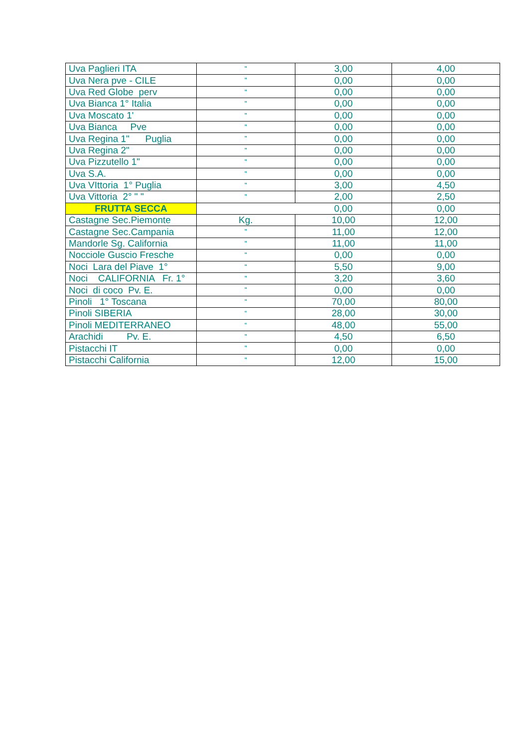| Uva Paglieri ITA | " | 3,00 | 4,00 |
| Uva Nera pve - CILE | " | 0,00 | 0,00 |
| Uva Red Globe perv | " | 0,00 | 0,00 |
| Uva Bianca 1° Italia | " | 0,00 | 0,00 |
| Uva Moscato 1' | " | 0,00 | 0,00 |
| Uva Bianca Pve | " | 0,00 | 0,00 |
| Uva Regina 1" Puglia | " | 0,00 | 0,00 |
| Uva Regina 2" | " | 0,00 | 0,00 |
| Uva Pizzutello 1" | " | 0,00 | 0,00 |
| Uva S.A. | " | 0,00 | 0,00 |
| Uva VIttoria 1° Puglia | " | 3,00 | 4,50 |
| Uva Vittoria 2° " " | " | 2,00 | 2,50 |
| FRUTTA SECCA | | 0,00 | 0,00 |
| Castagne Sec.Piemonte | Kg. | 10,00 | 12,00 |
| Castagne Sec.Campania | " | 11,00 | 12,00 |
| Mandorle Sg. California | " | 11,00 | 11,00 |
| Nocciole Guscio Fresche | " | 0,00 | 0,00 |
| Noci Lara del Piave 1° | " | 5,50 | 9,00 |
| Noci CALIFORNIA Fr. 1° | " | 3,20 | 3,60 |
| Noci di coco Pv. E. | " | 0,00 | 0,00 |
| Pinoli 1° Toscana | " | 70,00 | 80,00 |
| Pinoli SIBERIA | “ | 28,00 | 30,00 |
| Pinoli MEDITERRANEO | “ | 48,00 | 55,00 |
| Arachidi Pv. E. | " | 4,50 | 6,50 |
| Pistacchi IT | " | 0,00 | 0,00 |
| Pistacchi California | " | 12,00 | 15,00 |